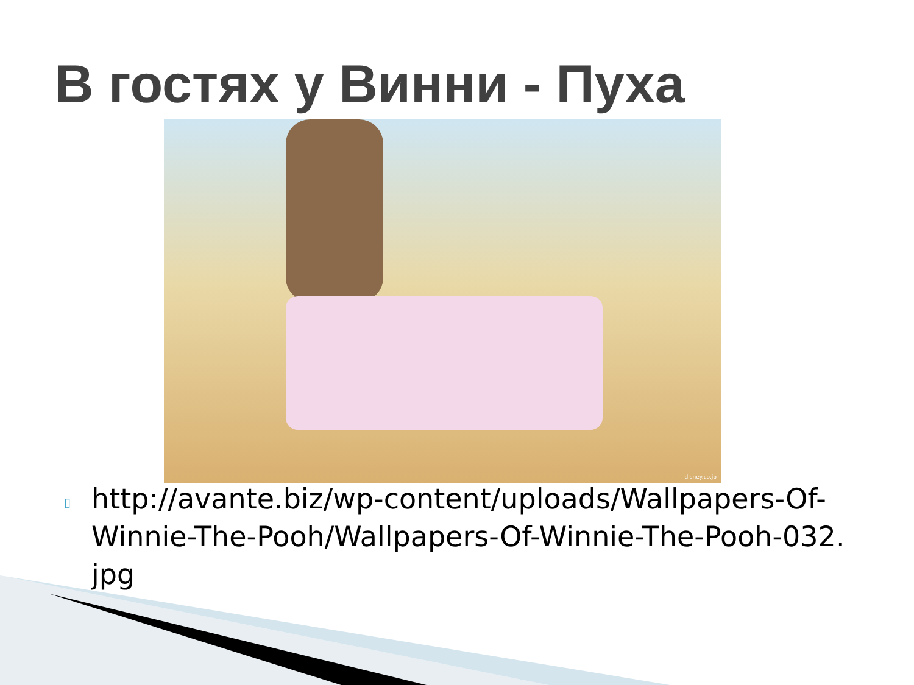В гостях у Винни - Пуха
disney.co.jp
▯
http://avante.biz/wp-content/uploads/Wallpapers-Of-Winnie-The-Pooh/Wallpapers-Of-Winnie-The-Pooh-032.jpg